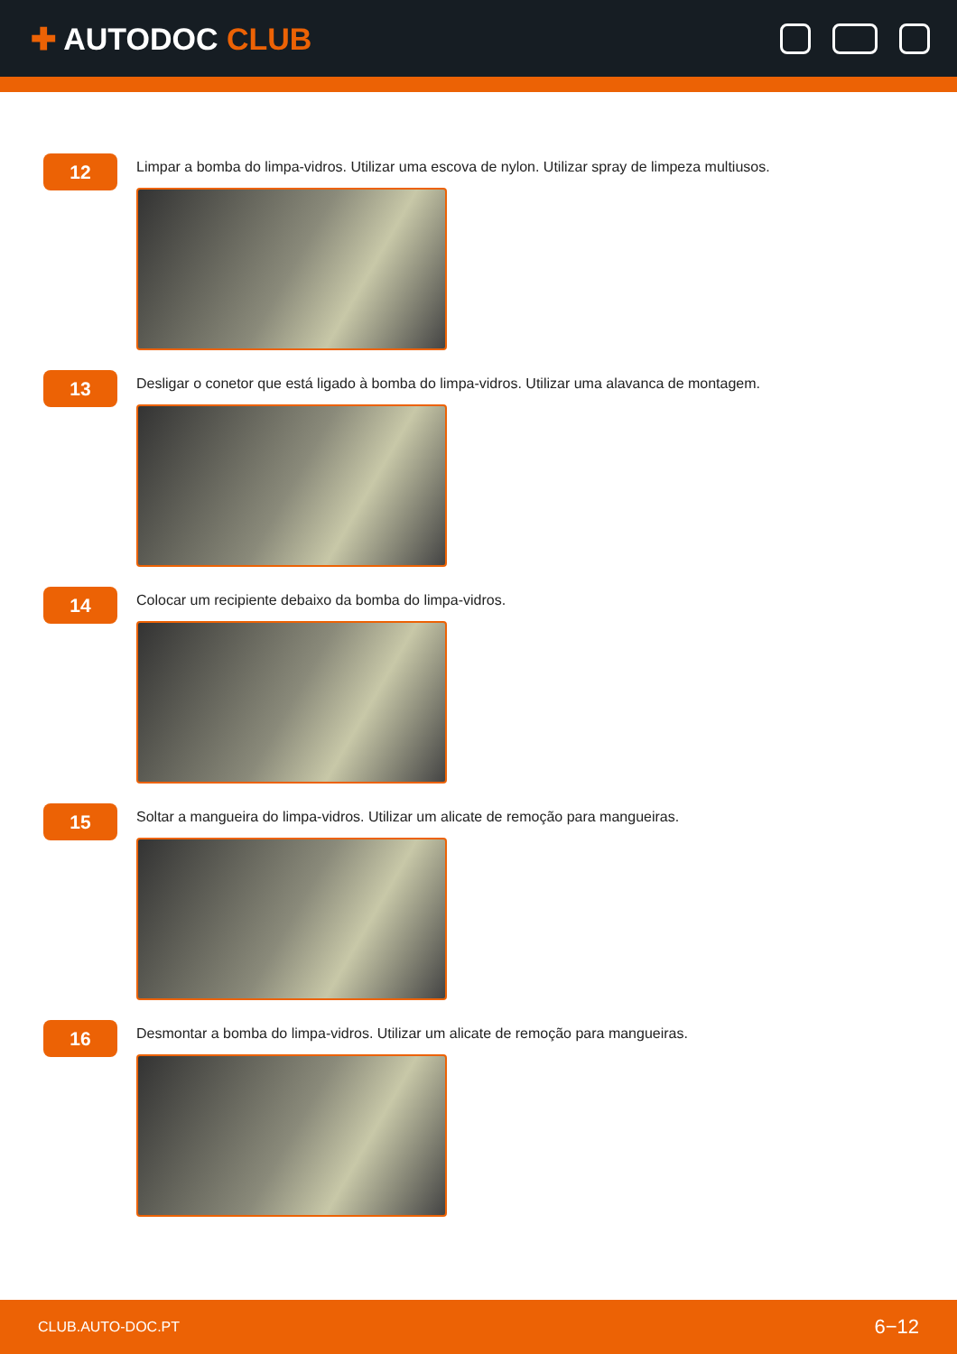✚ AUTODOC CLUB
12
Limpar a bomba do limpa-vidros. Utilizar uma escova de nylon. Utilizar spray de limpeza multiusos.
13
Desligar o conetor que está ligado à bomba do limpa-vidros. Utilizar uma alavanca de montagem.
14
Colocar um recipiente debaixo da bomba do limpa-vidros.
15
Soltar a mangueira do limpa-vidros. Utilizar um alicate de remoção para mangueiras.
16
Desmontar a bomba do limpa-vidros. Utilizar um alicate de remoção para mangueiras.
CLUB.AUTO-DOC.PT 6−12